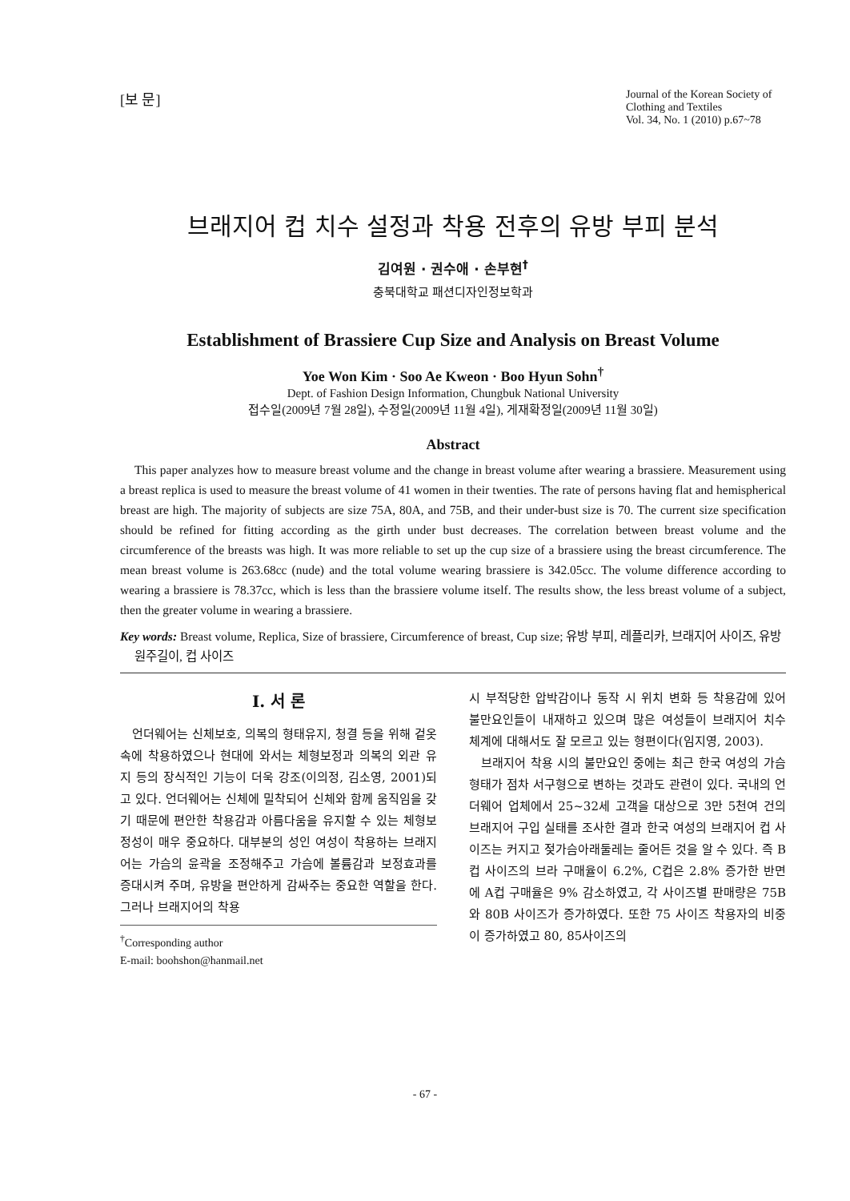[보 문]
Journal of the Korean Society of Clothing and Textiles
Vol. 34, No. 1 (2010) p.67~78
브래지어 컵 치수 설정과 착용 전후의 유방 부피 분석
김여원 · 권수애 · 손부현<sup>†</sup>
충북대학교 패션디자인정보학과
Establishment of Brassiere Cup Size and Analysis on Breast Volume
Yoe Won Kim · Soo Ae Kweon · Boo Hyun Sohn<sup>†</sup>
Dept. of Fashion Design Information, Chungbuk National University
접수일(2009년 7월 28일), 수정일(2009년 11월 4일), 게재확정일(2009년 11월 30일)
Abstract
This paper analyzes how to measure breast volume and the change in breast volume after wearing a brassiere. Measurement using a breast replica is used to measure the breast volume of 41 women in their twenties. The rate of persons having flat and hemispherical breast are high. The majority of subjects are size 75A, 80A, and 75B, and their under-bust size is 70. The current size specification should be refined for fitting according as the girth under bust decreases. The correlation between breast volume and the circumference of the breasts was high. It was more reliable to set up the cup size of a brassiere using the breast circumference. The mean breast volume is 263.68cc (nude) and the total volume wearing brassiere is 342.05cc. The volume difference according to wearing a brassiere is 78.37cc, which is less than the brassiere volume itself. The results show, the less breast volume of a subject, then the greater volume in wearing a brassiere.
Key words: Breast volume, Replica, Size of brassiere, Circumference of breast, Cup size; 유방 부피, 레플리카, 브래지어 사이즈, 유방 원주길이, 컵 사이즈
I. 서 론
언더웨어는 신체보호, 의복의 형태유지, 청결 등을 위해 겉옷 속에 착용하였으나 현대에 와서는 체형보정과 의복의 외관 유지 등의 장식적인 기능이 더욱 강조(이의정, 김소영, 2001)되고 있다. 언더웨어는 신체에 밀착되어 신체와 함께 움직임을 갖기 때문에 편안한 착용감과 아름다움을 유지할 수 있는 체형보정성이 매우 중요하다. 대부분의 성인 여성이 착용하는 브래지어는 가슴의 윤곽을 조정해주고 가슴에 볼륨감과 보정효과를 증대시켜 주며, 유방을 편안하게 감싸주는 중요한 역할을 한다. 그러나 브래지어의 착용
<sup>†</sup> Corresponding author
E-mail: boohshon@hanmail.net
시 부적당한 압박감이나 동작 시 위치 변화 등 착용감에 있어 불만요인들이 내재하고 있으며 많은 여성들이 브래지어 치수 체계에 대해서도 잘 모르고 있는 형편이다(임지영, 2003).
브래지어 착용 시의 불만요인 중에는 최근 한국 여성의 가슴 형태가 점차 서구형으로 변하는 것과도 관련이 있다. 국내의 언더웨어 업체에서 25~32세 고객을 대상으로 3만 5천여 건의 브래지어 구입 실태를 조사한 결과 한국 여성의 브래지어 컵 사이즈는 커지고 젖가슴아래둘레는 줄어든 것을 알 수 있다. 즉 B컵 사이즈의 브라 구매율이 6.2%, C컵은 2.8% 증가한 반면에 A컵 구매율은 9% 감소하였고, 각 사이즈별 판매량은 75B와 80B 사이즈가 증가하였다. 또한 75 사이즈 착용자의 비중이 증가하였고 80, 85사이즈의
- 67 -